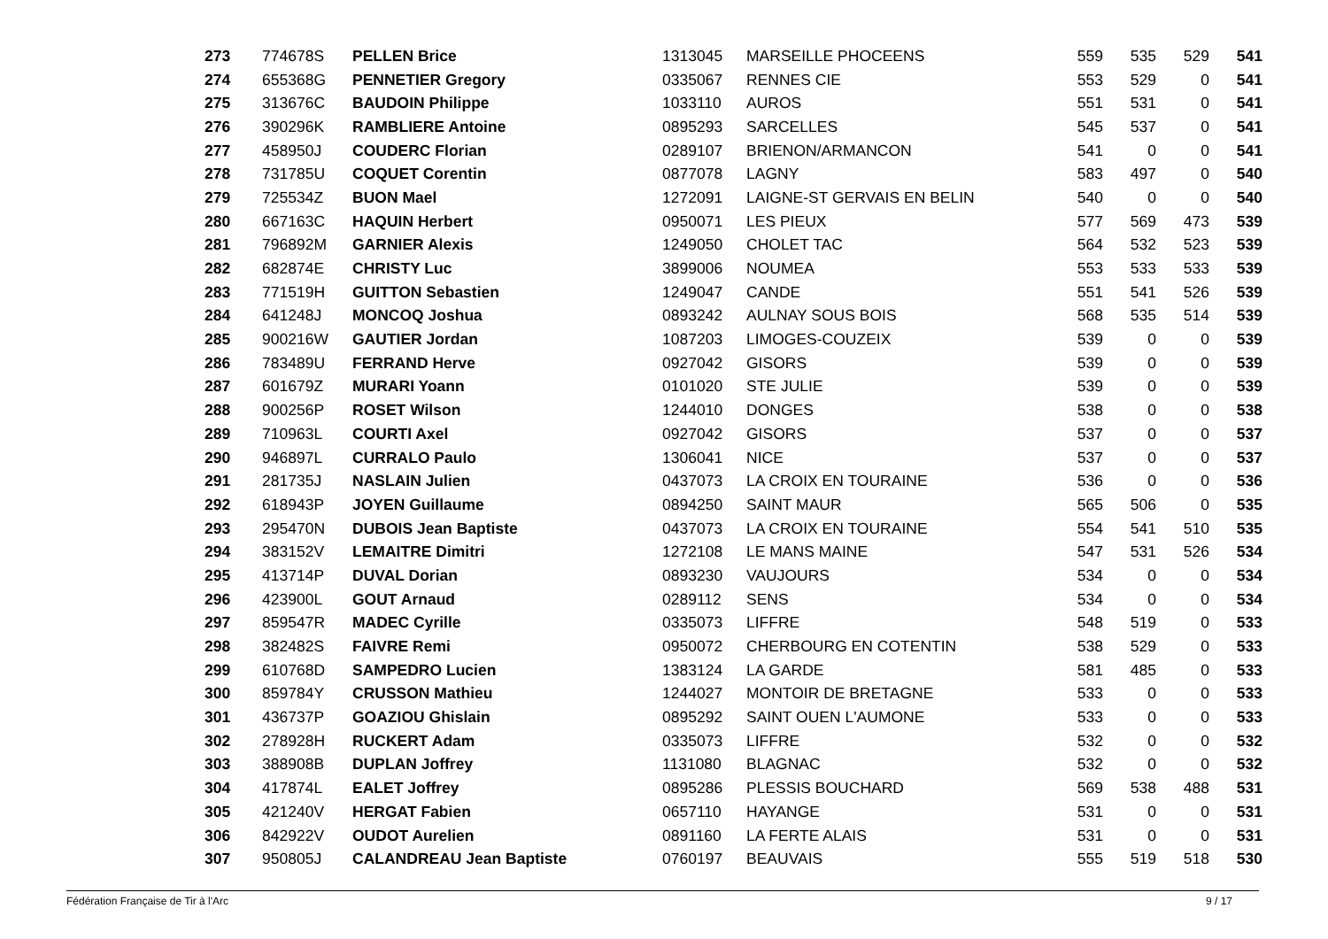| 273 | 774678S | PELLEN Brice | 1313045 | MARSEILLE PHOCEENS | 559 | 535 | 529 | 541 |
| 274 | 655368G | PENNETIER Gregory | 0335067 | RENNES CIE | 553 | 529 | 0 | 541 |
| 275 | 313676C | BAUDOIN Philippe | 1033110 | AUROS | 551 | 531 | 0 | 541 |
| 276 | 390296K | RAMBLIERE Antoine | 0895293 | SARCELLES | 545 | 537 | 0 | 541 |
| 277 | 458950J | COUDERC Florian | 0289107 | BRIENON/ARMANCON | 541 | 0 | 0 | 541 |
| 278 | 731785U | COQUET Corentin | 0877078 | LAGNY | 583 | 497 | 0 | 540 |
| 279 | 725534Z | BUON Mael | 1272091 | LAIGNE-ST GERVAIS EN BELIN | 540 | 0 | 0 | 540 |
| 280 | 667163C | HAQUIN Herbert | 0950071 | LES PIEUX | 577 | 569 | 473 | 539 |
| 281 | 796892M | GARNIER Alexis | 1249050 | CHOLET TAC | 564 | 532 | 523 | 539 |
| 282 | 682874E | CHRISTY Luc | 3899006 | NOUMEA | 553 | 533 | 533 | 539 |
| 283 | 771519H | GUITTON Sebastien | 1249047 | CANDE | 551 | 541 | 526 | 539 |
| 284 | 641248J | MONCOQ Joshua | 0893242 | AULNAY SOUS BOIS | 568 | 535 | 514 | 539 |
| 285 | 900216W | GAUTIER Jordan | 1087203 | LIMOGES-COUZEIX | 539 | 0 | 0 | 539 |
| 286 | 783489U | FERRAND Herve | 0927042 | GISORS | 539 | 0 | 0 | 539 |
| 287 | 601679Z | MURARI Yoann | 0101020 | STE JULIE | 539 | 0 | 0 | 539 |
| 288 | 900256P | ROSET Wilson | 1244010 | DONGES | 538 | 0 | 0 | 538 |
| 289 | 710963L | COURTI Axel | 0927042 | GISORS | 537 | 0 | 0 | 537 |
| 290 | 946897L | CURRALO Paulo | 1306041 | NICE | 537 | 0 | 0 | 537 |
| 291 | 281735J | NASLAIN Julien | 0437073 | LA CROIX EN TOURAINE | 536 | 0 | 0 | 536 |
| 292 | 618943P | JOYEN Guillaume | 0894250 | SAINT MAUR | 565 | 506 | 0 | 535 |
| 293 | 295470N | DUBOIS Jean Baptiste | 0437073 | LA CROIX EN TOURAINE | 554 | 541 | 510 | 535 |
| 294 | 383152V | LEMAITRE Dimitri | 1272108 | LE MANS MAINE | 547 | 531 | 526 | 534 |
| 295 | 413714P | DUVAL Dorian | 0893230 | VAUJOURS | 534 | 0 | 0 | 534 |
| 296 | 423900L | GOUT Arnaud | 0289112 | SENS | 534 | 0 | 0 | 534 |
| 297 | 859547R | MADEC Cyrille | 0335073 | LIFFRE | 548 | 519 | 0 | 533 |
| 298 | 382482S | FAIVRE Remi | 0950072 | CHERBOURG EN COTENTIN | 538 | 529 | 0 | 533 |
| 299 | 610768D | SAMPEDRO Lucien | 1383124 | LA GARDE | 581 | 485 | 0 | 533 |
| 300 | 859784Y | CRUSSON Mathieu | 1244027 | MONTOIR DE BRETAGNE | 533 | 0 | 0 | 533 |
| 301 | 436737P | GOAZIOU Ghislain | 0895292 | SAINT OUEN L'AUMONE | 533 | 0 | 0 | 533 |
| 302 | 278928H | RUCKERT Adam | 0335073 | LIFFRE | 532 | 0 | 0 | 532 |
| 303 | 388908B | DUPLAN Joffrey | 1131080 | BLAGNAC | 532 | 0 | 0 | 532 |
| 304 | 417874L | EALET Joffrey | 0895286 | PLESSIS BOUCHARD | 569 | 538 | 488 | 531 |
| 305 | 421240V | HERGAT Fabien | 0657110 | HAYANGE | 531 | 0 | 0 | 531 |
| 306 | 842922V | OUDOT Aurelien | 0891160 | LA FERTE ALAIS | 531 | 0 | 0 | 531 |
| 307 | 950805J | CALANDREAU Jean Baptiste | 0760197 | BEAUVAIS | 555 | 519 | 518 | 530 |
Fédération Française de Tir à l'Arc 9 / 17